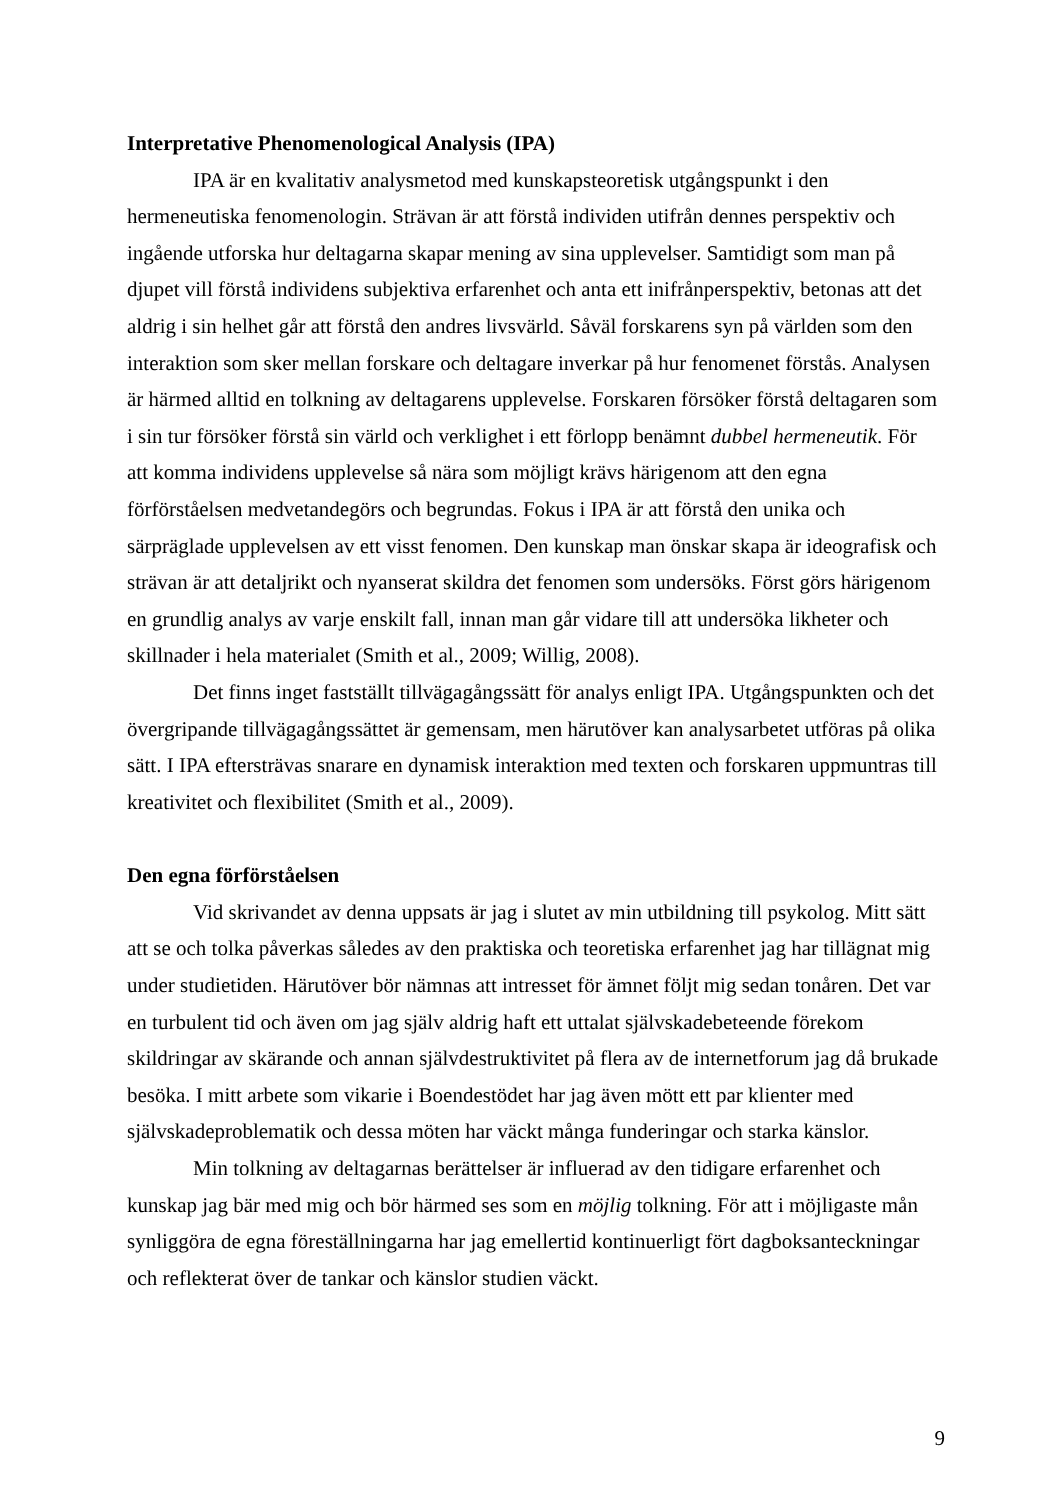Interpretative Phenomenological Analysis (IPA)
IPA är en kvalitativ analysmetod med kunskapsteoretisk utgångspunkt i den hermeneutiska fenomenologin. Strävan är att förstå individen utifrån dennes perspektiv och ingående utforska hur deltagarna skapar mening av sina upplevelser. Samtidigt som man på djupet vill förstå individens subjektiva erfarenhet och anta ett inifrånperspektiv, betonas att det aldrig i sin helhet går att förstå den andres livsvärld. Såväl forskarens syn på världen som den interaktion som sker mellan forskare och deltagare inverkar på hur fenomenet förstås. Analysen är härmed alltid en tolkning av deltagarens upplevelse. Forskaren försöker förstå deltagaren som i sin tur försöker förstå sin värld och verklighet i ett förlopp benämnt dubbel hermeneutik. För att komma individens upplevelse så nära som möjligt krävs härigenom att den egna förförståelsen medvetandegörs och begrundas. Fokus i IPA är att förstå den unika och särpräglade upplevelsen av ett visst fenomen. Den kunskap man önskar skapa är ideografisk och strävan är att detaljrikt och nyanserat skildra det fenomen som undersöks. Först görs härigenom en grundlig analys av varje enskilt fall, innan man går vidare till att undersöka likheter och skillnader i hela materialet (Smith et al., 2009; Willig, 2008).
Det finns inget fastställt tillvägagångssätt för analys enligt IPA. Utgångspunkten och det övergripande tillvägagångssättet är gemensam, men härutöver kan analysarbetet utföras på olika sätt. I IPA eftersträvas snarare en dynamisk interaktion med texten och forskaren uppmuntras till kreativitet och flexibilitet (Smith et al., 2009).
Den egna förförståelsen
Vid skrivandet av denna uppsats är jag i slutet av min utbildning till psykolog. Mitt sätt att se och tolka påverkas således av den praktiska och teoretiska erfarenhet jag har tillägnat mig under studietiden. Härutöver bör nämnas att intresset för ämnet följt mig sedan tonåren. Det var en turbulent tid och även om jag själv aldrig haft ett uttalat självskadebeteende förekom skildringar av skärande och annan självdestruktivitet på flera av de internetforum jag då brukade besöka. I mitt arbete som vikarie i Boendestödet har jag även mött ett par klienter med självskadeproblematik och dessa möten har väckt många funderingar och starka känslor.
Min tolkning av deltagarnas berättelser är influerad av den tidigare erfarenhet och kunskap jag bär med mig och bör härmed ses som en möjlig tolkning. För att i möjligaste mån synliggöra de egna föreställningarna har jag emellertid kontinuerligt fört dagboksanteckningar och reflekterat över de tankar och känslor studien väckt.
9